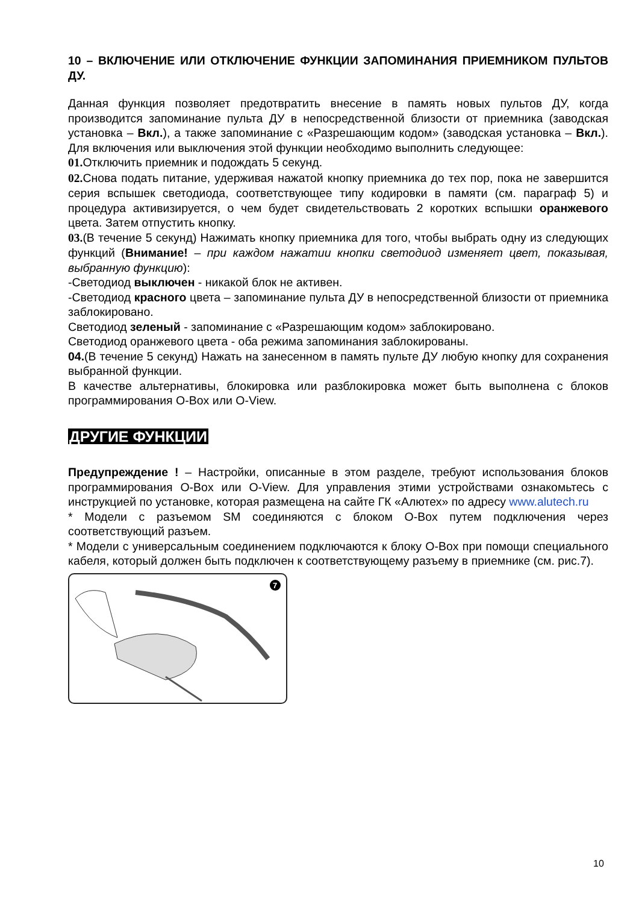10 – ВКЛЮЧЕНИЕ ИЛИ ОТКЛЮЧЕНИЕ ФУНКЦИИ ЗАПОМИНАНИЯ ПРИЕМНИКОМ ПУЛЬТОВ ДУ.
Данная функция позволяет предотвратить внесение в память новых пультов ДУ, когда производится запоминание пульта ДУ в непосредственной близости от приемника (заводская установка – Вкл.), а также запоминание с «Разрешающим кодом» (заводская установка – Вкл.). Для включения или выключения этой функции необходимо выполнить следующее:
01. Отключить приемник и подождать 5 секунд.
02. Снова подать питание, удерживая нажатой кнопку приемника до тех пор, пока не завершится серия вспышек светодиода, соответствующее типу кодировки в памяти (см. параграф 5) и процедура активизируется, о чем будет свидетельствовать 2 коротких вспышки оранжевого цвета. Затем отпустить кнопку.
03.(В течение 5 секунд) Нажимать кнопку приемника для того, чтобы выбрать одну из следующих функций (Внимание! – при каждом нажатии кнопки светодиод изменяет цвет, показывая, выбранную функцию):
-Светодиод выключен - никакой блок не активен.
-Светодиод красного цвета – запоминание пульта ДУ в непосредственной близости от приемника заблокировано.
Светодиод зеленый - запоминание с «Разрешающим кодом» заблокировано.
Светодиод оранжевого цвета - оба режима запоминания заблокированы.
04.(В течение 5 секунд) Нажать на занесенном в память пульте ДУ любую кнопку для сохранения выбранной функции.
В качестве альтернативы, блокировка или разблокировка может быть выполнена с блоков программирования O-Box или O-View.
ДРУГИЕ ФУНКЦИИ
Предупреждение ! – Настройки, описанные в этом разделе, требуют использования блоков программирования O-Box или O-View. Для управления этими устройствами ознакомьтесь с инструкцией по установке, которая размещена на сайте ГК «Алютех» по адресу www.alutech.ru
* Модели с разъемом SM соединяются с блоком O-Box путем подключения через соответствующий разъем.
* Модели с универсальным соединением подключаются к блоку O-Box при помощи специального кабеля, который должен быть подключен к соответствующему разъему в приемнике (см. рис.7).
7
10